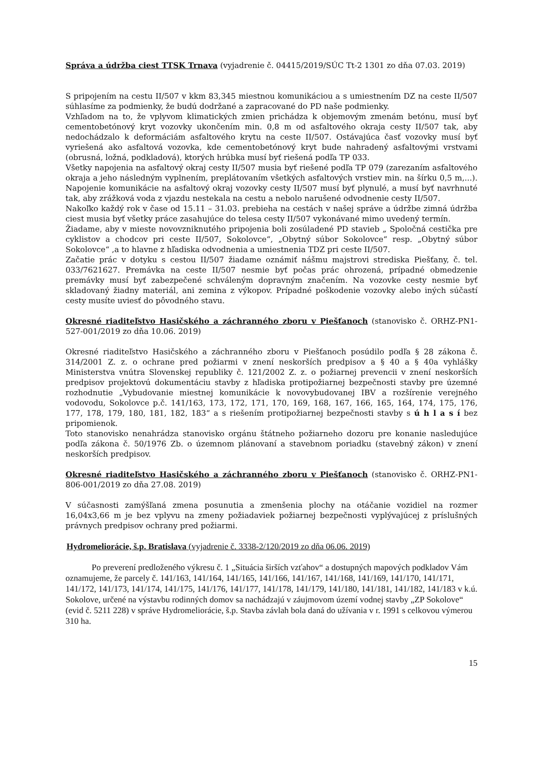Správa a údržba ciest TTSK Trnava (vyjadrenie č. 04415/2019/SÚC Tt-2 1301 zo dňa 07.03. 2019)
S pripojením na cestu II/507 v kkm 83,345 miestnou komunikáciou a s umiestnením DZ na ceste II/507 súhlasíme za podmienky, že budú dodržané a zapracované do PD naše podmienky.
Vzhľadom na to, že vplyvom klimatických zmien prichádza k objemovým zmenám betónu, musí byť cementobetónový kryt vozovky ukončením min. 0,8 m od asfaltového okraja cesty II/507 tak, aby nedochádzalo k deformáciám asfaltového krytu na ceste II/507. Ostávajúca časť vozovky musí byť vyriešená ako asfaltová vozovka, kde cementobetónový kryt bude nahradený asfaltovými vrstvami (obrusná, ložná, podkladová), ktorých hrúbka musí byť riešená podľa TP 033.
Všetky napojenia na asfaltový okraj cesty II/507 musia byť riešené podľa TP 079 (zarezaním asfaltového okraja a jeho následným vyplnením, preplátovaním všetkých asfaltových vrstiev min. na šírku 0,5 m,...). Napojenie komunikácie na asfaltový okraj vozovky cesty II/507 musí byť plynulé, a musí byť navrhnuté tak, aby zrážková voda z vjazdu nestekala na cestu a nebolo narušené odvodnenie cesty II/507.
Nakoľko každý rok v čase od 15.11 – 31.03. prebieha na cestách v našej správe a údržbe zimná údržba ciest musia byť všetky práce zasahujúce do telesa cesty II/507 vykonávané mimo uvedený termín.
Žiadame, aby v mieste novovzniknutého pripojenia boli zosúladené PD stavieb „ Spoločná cestička pre cyklistov a chodcov pri ceste II/507, Sokolovce“, „Obytný súbor Sokolovce“ resp. „Obytný súbor Sokolovce“ ,a to hlavne z hľadiska odvodnenia a umiestnenia TDZ pri ceste II/507.
Začatie prác v dotyku s cestou II/507 žiadame oznámiť nášmu majstrovi strediska Piešťany, č. tel. 033/7621627. Premávka na ceste II/507 nesmie byť počas prác ohrozená, prípadné obmedzenie premávky musí byť zabezpečené schváleným dopravným značením. Na vozovke cesty nesmie byť skladovaný žiadny materiál, ani zemina z výkopov. Prípadné poškodenie vozovky alebo iných súčastí cesty musíte uviesť do pôvodného stavu.
Okresné riaditeľstvo Hasičského a záchranného zboru v Piešťanoch (stanovisko č. ORHZ-PN1-527-001/2019 zo dňa 10.06. 2019)
Okresné riaditeľstvo Hasičského a záchranného zboru v Piešťanoch posúdilo podľa § 28 zákona č. 314/2001 Z. z. o ochrane pred požiarmi v znení neskorších predpisov a § 40 a § 40a vyhlášky Ministerstva vnútra Slovenskej republiky č. 121/2002 Z. z. o požiarnej prevencii v znení neskorších predpisov projektovú dokumentáciu stavby z hľadiska protipožiarnej bezpečnosti stavby pre územné rozhodnutie „Vybudovanie miestnej komunikácie k novovybudovanej IBV a rozšírenie verejného vodovodu, Sokolovce p.č. 141/163, 173, 172, 171, 170, 169, 168, 167, 166, 165, 164, 174, 175, 176, 177, 178, 179, 180, 181, 182, 183“ a s riešením protipožiarnej bezpečnosti stavby s ú h l a s í bez pripomienok.
Toto stanovisko nenahrádza stanovisko orgánu štátneho požiarneho dozoru pre konanie nasledujúce podľa zákona č. 50/1976 Zb. o územnom plánovaní a stavebnom poriadku (stavebný zákon) v znení neskorších predpisov.
Okresné riaditeľstvo Hasičského a záchranného zboru v Piešťanoch (stanovisko č. ORHZ-PN1-806-001/2019 zo dňa 27.08. 2019)
V súčasnosti zamýšľaná zmena posunutia a zmenšenia plochy na otáčanie vozidiel na rozmer 16,04x3,66 m je bez vplyvu na zmeny požiadaviek požiarnej bezpečnosti vyplývajúcej z príslušných právnych predpisov ochrany pred požiarmi.
Hydromeliorácie, š.p. Bratislava (vyjadrenie č. 3338-2/120/2019 zo dňa 06.06. 2019)
Po preverení predloženého výkresu č. 1 „Situácia širších vzťahov“ a dostupných mapových podkladov Vám oznamujeme, že parcely č. 141/163, 141/164, 141/165, 141/166, 141/167, 141/168, 141/169, 141/170, 141/171, 141/172, 141/173, 141/174, 141/175, 141/176, 141/177, 141/178, 141/179, 141/180, 141/181, 141/182, 141/183 v k.ú. Sokolove, určené na výstavbu rodinných domov sa nachádzajú v záujmovom území vodnej stavby „ZP Sokolove“ (evid č. 5211 228) v správe Hydromeliorácie, š.p. Stavba závlah bola daná do užívania v r. 1991 s celkovou výmerou 310 ha.
15